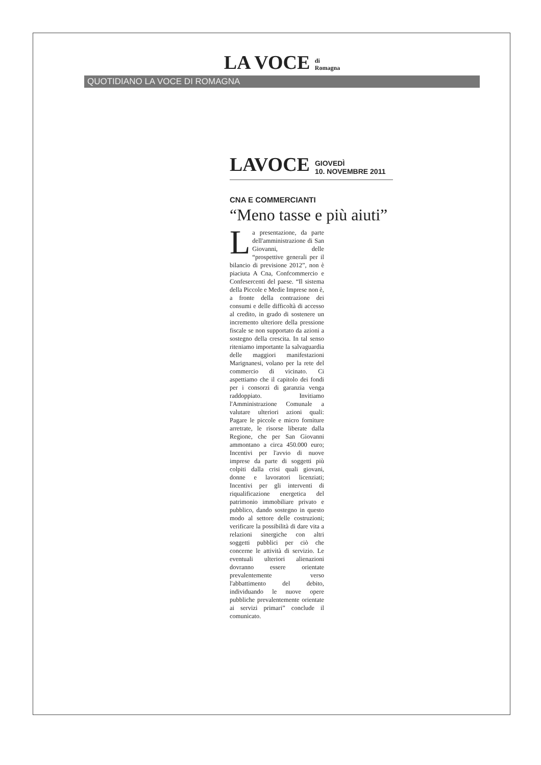LA VOCE di
Romagna
QUOTIDIANO LA VOCE DI ROMAGNA
LAVOCE
GIOVEDÌ
10. NOVEMBRE 2011
CNA E COMMERCIANTI
“Meno tasse e più aiuti”
La presentazione, da parte dell'amministrazione di San Giovanni, delle “prospettive generali per il bilancio di previsione 2012”, non è piaciuta A Cna, Confcommercio e Confesercenti del paese. “Il sistema della Piccole e Medie Imprese non è, a fronte della contrazione dei consumi e delle difficoltà di accesso al credito, in grado di sostenere un incremento ulteriore della pressione fiscale se non supportato da azioni a sostegno della crescita. In tal senso riteniamo importante la salvaguardia delle maggiori manifestazioni Marignanesi, volano per la rete del commercio di vicinato. Ci aspettiamo che il capitolo dei fondi per i consorzi di garanzia venga raddoppiato. Invitiamo l'Amministrazione Comunale a valutare ulteriori azioni quali: Pagare le piccole e micro forniture arretrate, le risorse liberate dalla Regione, che per San Giovanni ammontano a circa 450.000 euro; Incentivi per l'avvio di nuove imprese da parte di soggetti più colpiti dalla crisi quali giovani, donne e lavoratori licenziati; Incentivi per gli interventi di riqualificazione energetica del patrimonio immobiliare privato e pubblico, dando sostegno in questo modo al settore delle costruzioni; verificare la possibilità di dare vita a relazioni sinergiche con altri soggetti pubblici per ciò che concerne le attività di servizio. Le eventuali ulteriori alienazioni dovranno essere orientate prevalentemente verso l'abbattimento del debito, individuando le nuove opere pubbliche prevalentemente orientate ai servizi primari” conclude il comunicato.